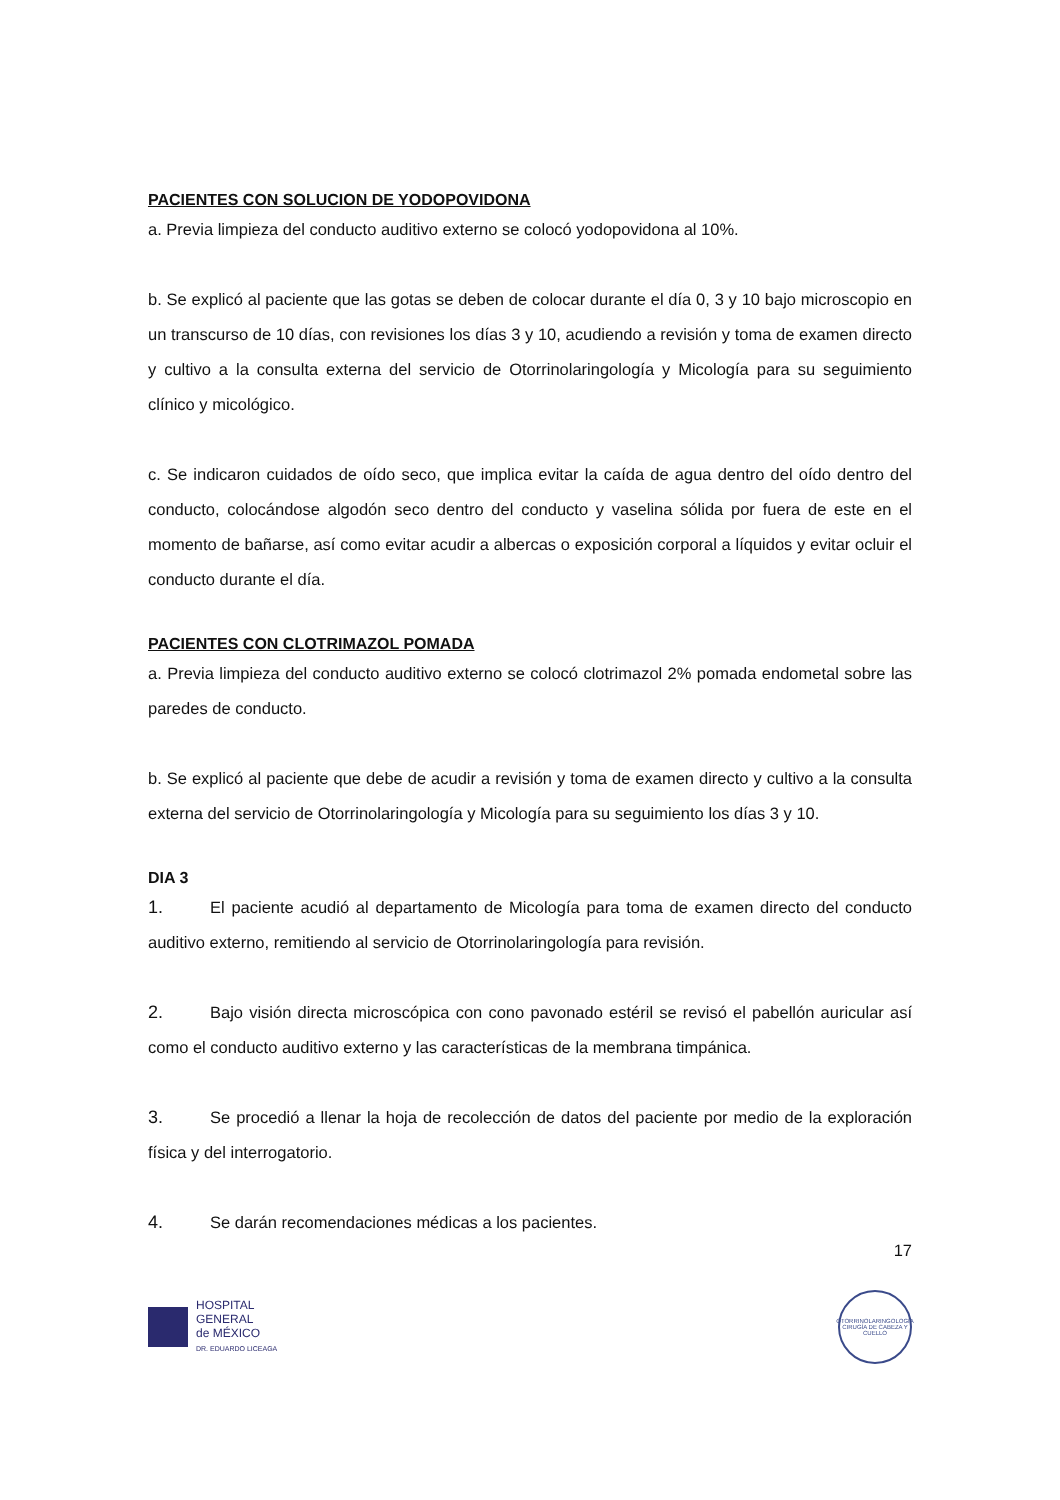PACIENTES CON SOLUCION DE YODOPOVIDONA
a. Previa limpieza del conducto auditivo externo se colocó yodopovidona al 10%.
b. Se explicó al paciente que las gotas se deben de colocar durante el día 0, 3 y 10 bajo microscopio en un transcurso de 10 días, con revisiones los días 3 y 10, acudiendo a revisión y toma de examen directo y cultivo a la consulta externa del servicio de Otorrinolaringología y Micología para su seguimiento clínico y micológico.
c. Se indicaron cuidados de oído seco, que implica evitar la caída de agua dentro del oído dentro del conducto, colocándose algodón seco dentro del conducto y vaselina sólida por fuera de este en el momento de bañarse, así como evitar acudir a albercas o exposición corporal a líquidos y evitar ocluir el conducto durante el día.
PACIENTES CON CLOTRIMAZOL POMADA
a. Previa limpieza del conducto auditivo externo se colocó clotrimazol 2% pomada endometal sobre las paredes de conducto.
b. Se explicó al paciente que debe de acudir a revisión y toma de examen directo y cultivo a la consulta externa del servicio de Otorrinolaringología y Micología para su seguimiento los días 3 y 10.
DIA 3
1. El paciente acudió al departamento de Micología para toma de examen directo del conducto auditivo externo, remitiendo al servicio de Otorrinolaringología para revisión.
2. Bajo visión directa microscópica con cono pavonado estéril se revisó el pabellón auricular así como el conducto auditivo externo y las características de la membrana timpánica.
3. Se procedió a llenar la hoja de recolección de datos del paciente por medio de la exploración física y del interrogatorio.
4. Se darán recomendaciones médicas a los pacientes.
17
HOSPITAL
GENERAL
de MÉXICO
DR. EDUARDO LICEAGA
OTORRINOLARINGOLOGÍA
CIRUGÍA DE CABEZA Y CUELLO